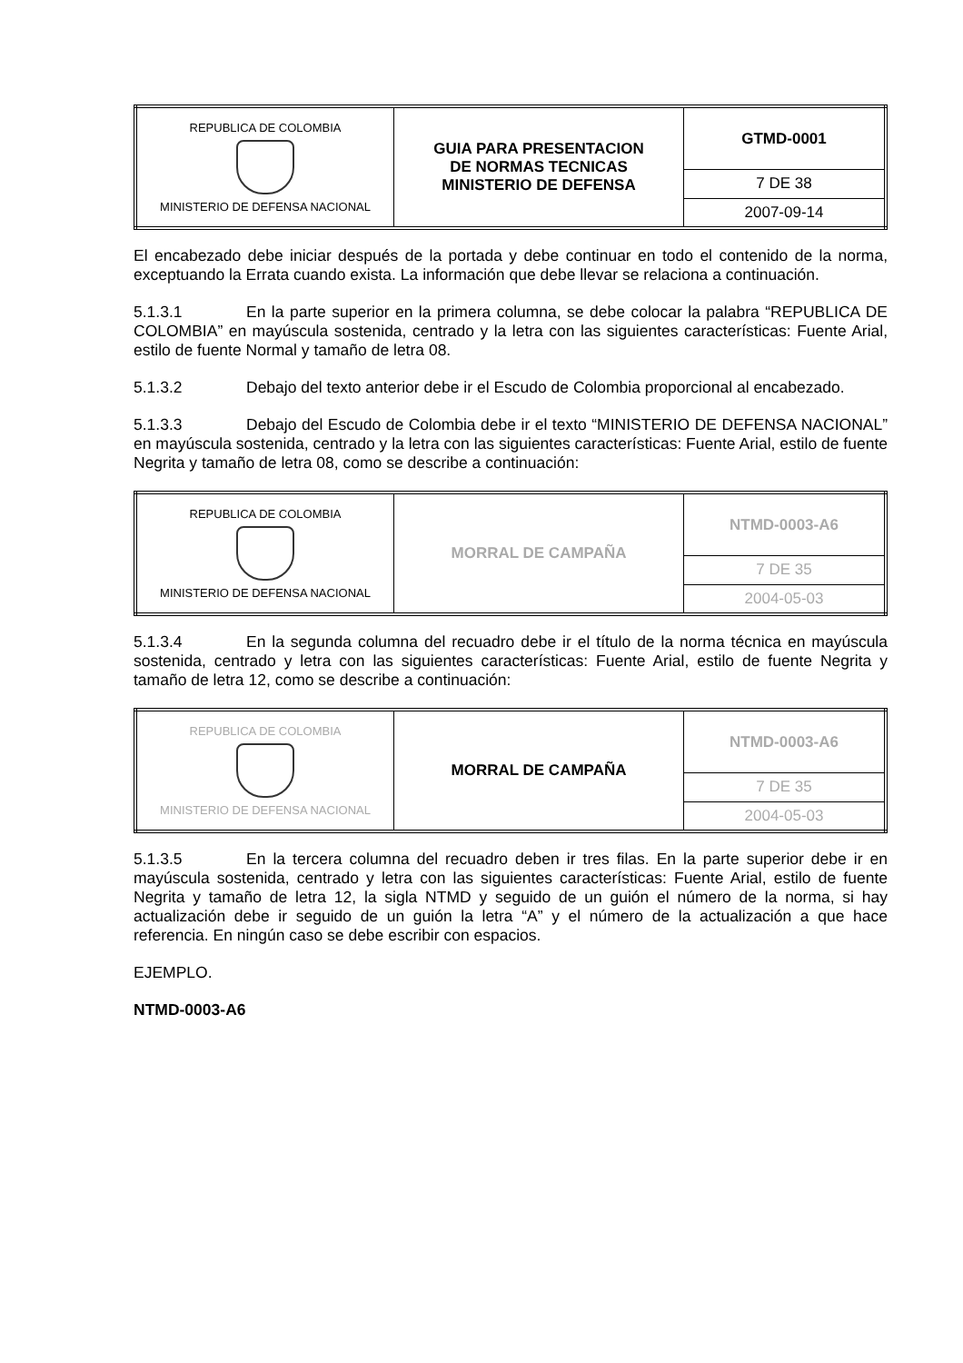| REPUBLICA DE COLOMBIA MINISTERIO DE DEFENSA NACIONAL | GUIA PARA PRESENTACION DE NORMAS TECNICAS MINISTERIO DE DEFENSA | GTMD-0001 |
| | | 7 DE 38 |
| | | 2007-09-14 |
El encabezado debe iniciar después de la portada y debe continuar en todo el contenido de la norma, exceptuando la Errata cuando exista. La información que debe llevar se relaciona a continuación.
5.1.3.1 En la parte superior en la primera columna, se debe colocar la palabra “REPUBLICA DE COLOMBIA” en mayúscula sostenida, centrado y la letra con las siguientes características: Fuente Arial, estilo de fuente Normal y tamaño de letra 08.
5.1.3.2 Debajo del texto anterior debe ir el Escudo de Colombia proporcional al encabezado.
5.1.3.3 Debajo del Escudo de Colombia debe ir el texto “MINISTERIO DE DEFENSA NACIONAL” en mayúscula sostenida, centrado y la letra con las siguientes características: Fuente Arial, estilo de fuente Negrita y tamaño de letra 08, como se describe a continuación:
| REPUBLICA DE COLOMBIA MINISTERIO DE DEFENSA NACIONAL | MORRAL DE CAMPAÑA | NTMD-0003-A6 |
| | | 7 DE 35 |
| | | 2004-05-03 |
5.1.3.4 En la segunda columna del recuadro debe ir el título de la norma técnica en mayúscula sostenida, centrado y letra con las siguientes características: Fuente Arial, estilo de fuente Negrita y tamaño de letra 12, como se describe a continuación:
| REPUBLICA DE COLOMBIA MINISTERIO DE DEFENSA NACIONAL | MORRAL DE CAMPAÑA | NTMD-0003-A6 |
| | | 7 DE 35 |
| | | 2004-05-03 |
5.1.3.5 En la tercera columna del recuadro deben ir tres filas. En la parte superior debe ir en mayúscula sostenida, centrado y letra con las siguientes características: Fuente Arial, estilo de fuente Negrita y tamaño de letra 12, la sigla NTMD y seguido de un guión el número de la norma, si hay actualización debe ir seguido de un guión la letra “A” y el número de la actualización a que hace referencia. En ningún caso se debe escribir con espacios.
EJEMPLO.
NTMD-0003-A6